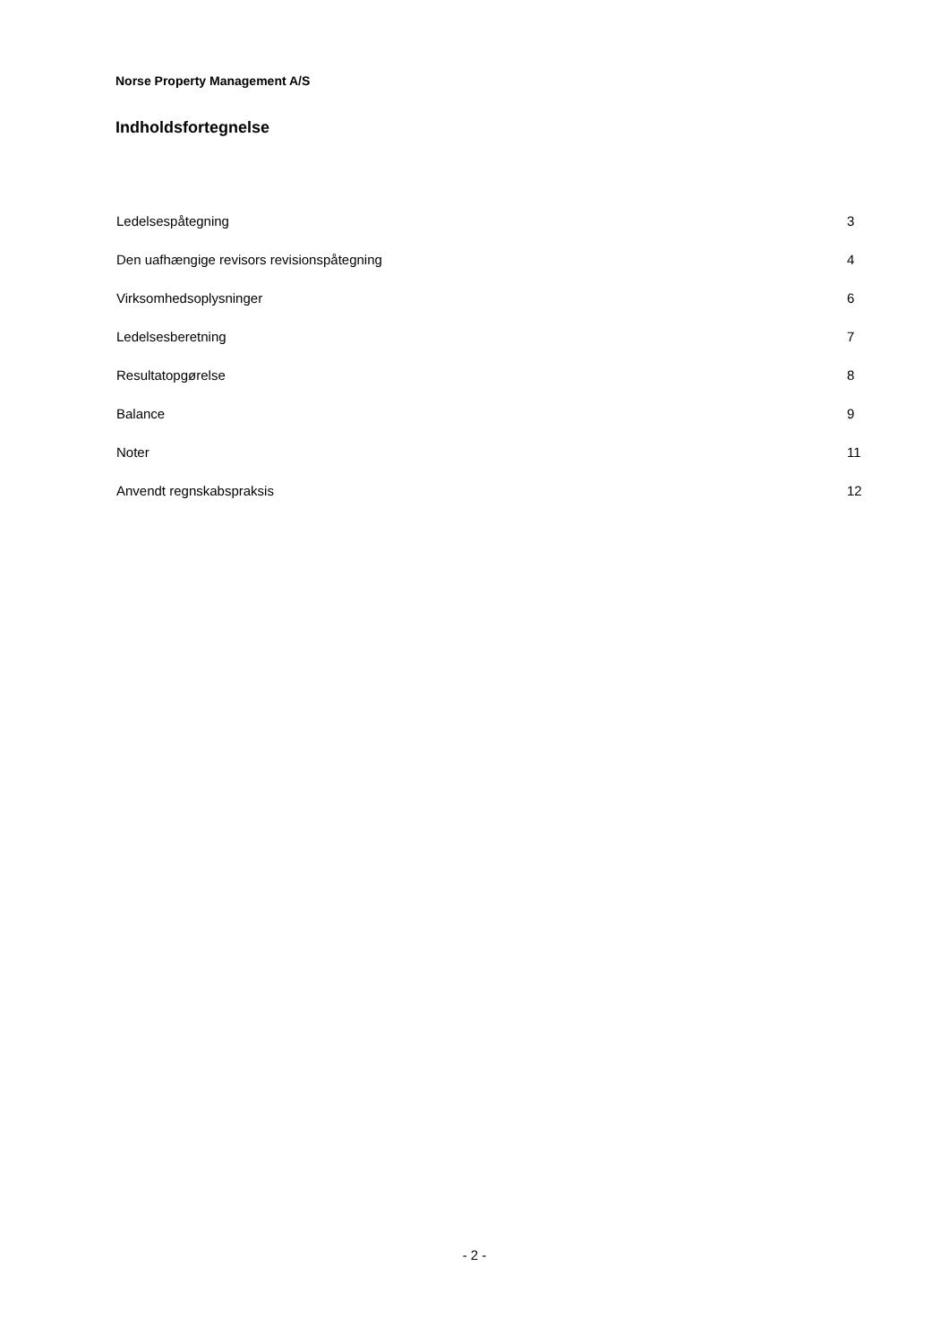Norse Property Management A/S
Indholdsfortegnelse
| Ledelsespåtegning | 3 |
| Den uafhængige revisors revisionspåtegning | 4 |
| Virksomhedsoplysninger | 6 |
| Ledelsesberetning | 7 |
| Resultatopgørelse | 8 |
| Balance | 9 |
| Noter | 11 |
| Anvendt regnskabspraksis | 12 |
- 2 -